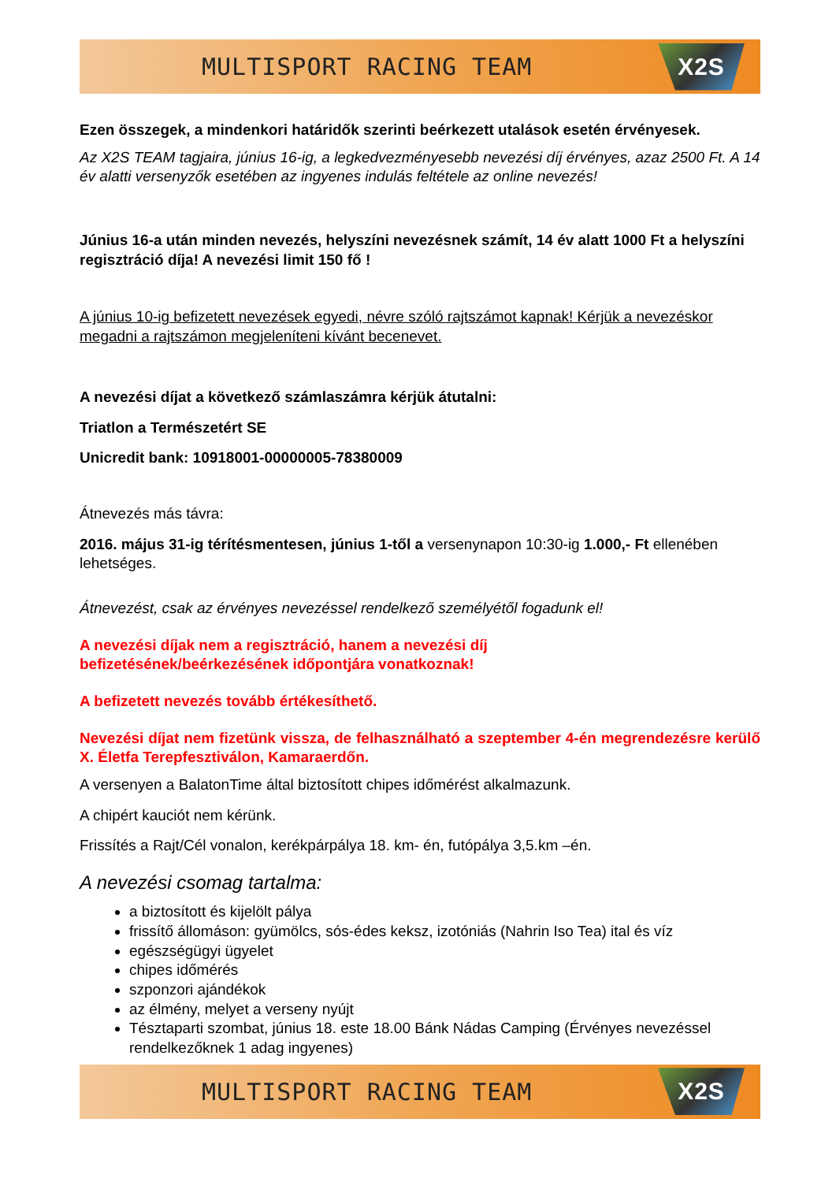MULTISPORT RACING TEAM
X2S
Ezen összegek, a mindenkori határidők szerinti beérkezett utalások esetén érvényesek.
Az X2S TEAM tagjaira, június 16-ig, a legkedvezményesebb nevezési díj érvényes, azaz 2500 Ft. A 14 év alatti versenyzők esetében az ingyenes indulás feltétele az online nevezés!
Június 16-a után minden nevezés, helyszíni nevezésnek számít, 14 év alatt 1000 Ft a helyszíni regisztráció díja! A nevezési limit 150 fő !
A június 10-ig befizetett nevezések egyedi, névre szóló rajtszámot kapnak! Kérjük a nevezéskor megadni a rajtszámon megjeleníteni kívánt becenevet.
A nevezési díjat a következő számlaszámra kérjük átutalni:
Triatlon a Természetért SE
Unicredit bank: 10918001-00000005-78380009
Átnevezés más távra:
2016. május 31-ig térítésmentesen, június 1-től a versenynapon 10:30-ig 1.000,- Ft ellenében lehetséges.
Átnevezést, csak az érvényes nevezéssel rendelkező személyétől fogadunk el!
A nevezési díjak nem a regisztráció, hanem a nevezési díj
befizetésének/beérkezésének időpontjára vonatkoznak!
A befizetett nevezés tovább értékesíthető.
Nevezési díjat nem fizetünk vissza, de felhasználható a szeptember 4-én megrendezésre kerülő X. Életfa Terepfesztiválon, Kamaraerdőn.
A versenyen a BalatonTime által biztosított chipes időmérést alkalmazunk.
A chipért kauciót nem kérünk.
Frissítés a Rajt/Cél vonalon, kerékpárpálya 18. km- én, futópálya 3,5.km –én.
A nevezési csomag tartalma:
a biztosított és kijelölt pálya
frissítő állomáson: gyümölcs, sós-édes keksz, izotóniás (Nahrin Iso Tea) ital és víz
egészségügyi ügyelet
chipes időmérés
szponzori ajándékok
az élmény, melyet a verseny nyújt
Tésztaparti szombat, június 18. este 18.00 Bánk Nádas Camping (Érvényes nevezéssel rendelkezőknek 1 adag ingyenes)
MULTISPORT RACING TEAM
X2S